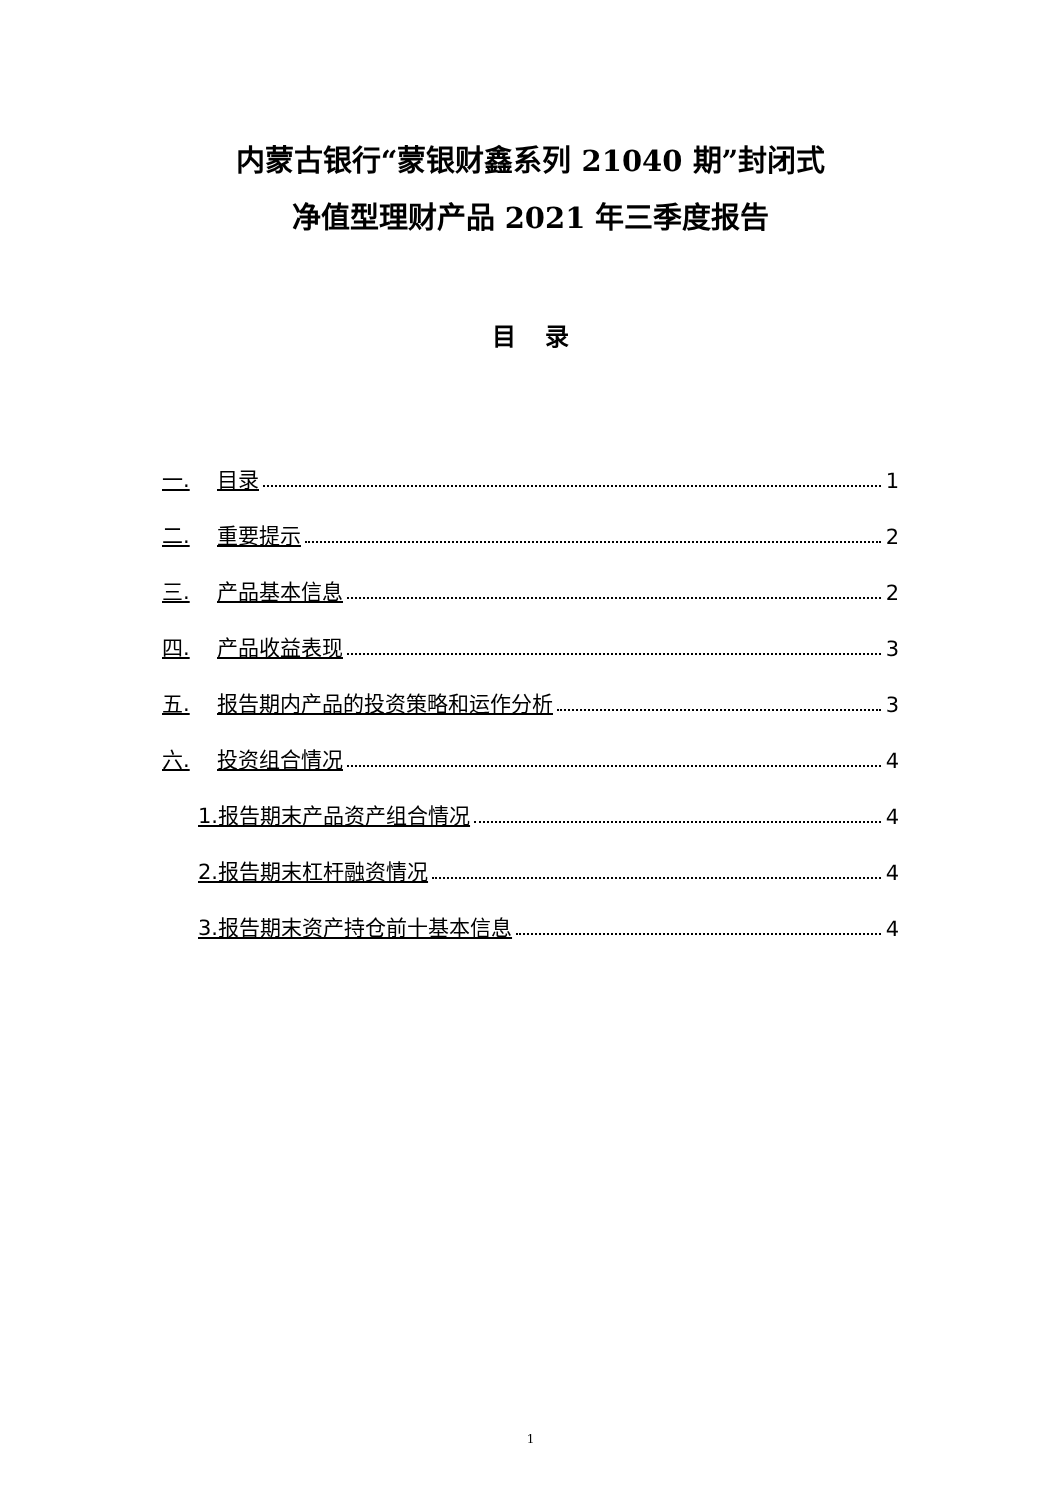内蒙古银行“蒙银财鑫系列 21040 期”封闭式
净值型理财产品 2021 年三季度报告
目 录
一. 目录 1
二. 重要提示 2
三. 产品基本信息 2
四. 产品收益表现 3
五. 报告期内产品的投资策略和运作分析 3
六. 投资组合情况 4
1.报告期末产品资产组合情况 4
2.报告期末杠杆融资情况 4
3.报告期末资产持仓前十基本信息 4
1